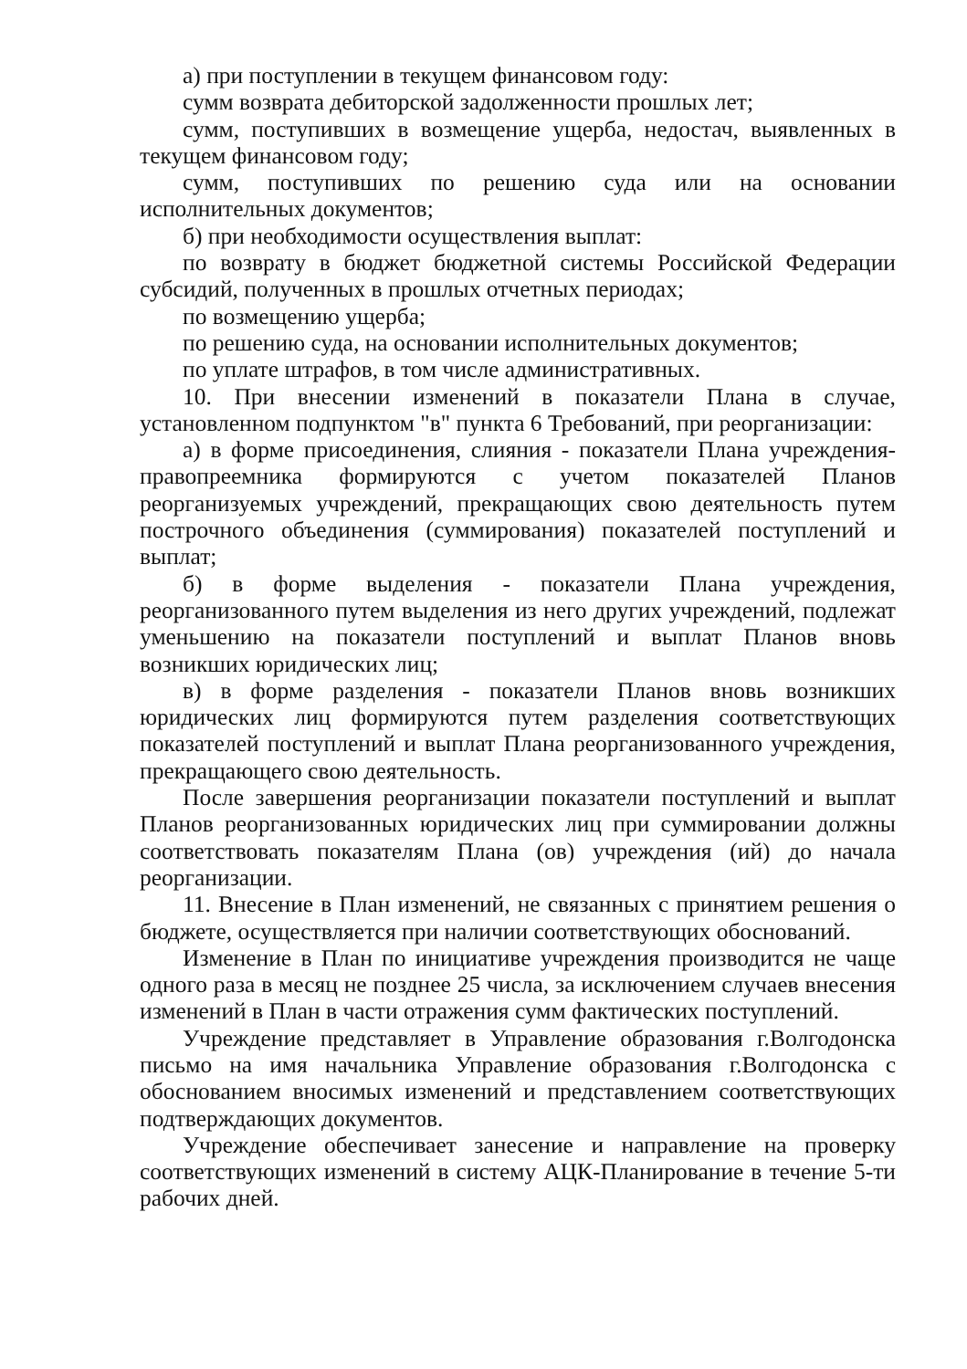а) при поступлении в текущем финансовом году:
сумм возврата дебиторской задолженности прошлых лет;
сумм, поступивших в возмещение ущерба, недостач, выявленных в текущем финансовом году;
сумм, поступивших по решению суда или на основании исполнительных документов;
б) при необходимости осуществления выплат:
по возврату в бюджет бюджетной системы Российской Федерации субсидий, полученных в прошлых отчетных периодах;
по возмещению ущерба;
по решению суда, на основании исполнительных документов;
по уплате штрафов, в том числе административных.
10. При внесении изменений в показатели Плана в случае, установленном подпунктом "в" пункта 6 Требований, при реорганизации:
а) в форме присоединения, слияния - показатели Плана учреждения-правопреемника формируются с учетом показателей Планов реорганизуемых учреждений, прекращающих свою деятельность путем построчного объединения (суммирования) показателей поступлений и выплат;
б) в форме выделения - показатели Плана учреждения, реорганизованного путем выделения из него других учреждений, подлежат уменьшению на показатели поступлений и выплат Планов вновь возникших юридических лиц;
в) в форме разделения - показатели Планов вновь возникших юридических лиц формируются путем разделения соответствующих показателей поступлений и выплат Плана реорганизованного учреждения, прекращающего свою деятельность.
После завершения реорганизации показатели поступлений и выплат Планов реорганизованных юридических лиц при суммировании должны соответствовать показателям Плана (ов) учреждения (ий) до начала реорганизации.
11. Внесение в План изменений, не связанных с принятием решения о бюджете, осуществляется при наличии соответствующих обоснований.
Изменение в План по инициативе учреждения производится не чаще одного раза в месяц не позднее 25 числа, за исключением случаев внесения изменений в План в части отражения сумм фактических поступлений.
Учреждение представляет в Управление образования г.Волгодонска письмо на имя начальника Управление образования г.Волгодонска с обоснованием вносимых изменений и представлением соответствующих подтверждающих документов.
Учреждение обеспечивает занесение и направление на проверку соответствующих изменений в систему АЦК-Планирование в течение 5-ти рабочих дней.